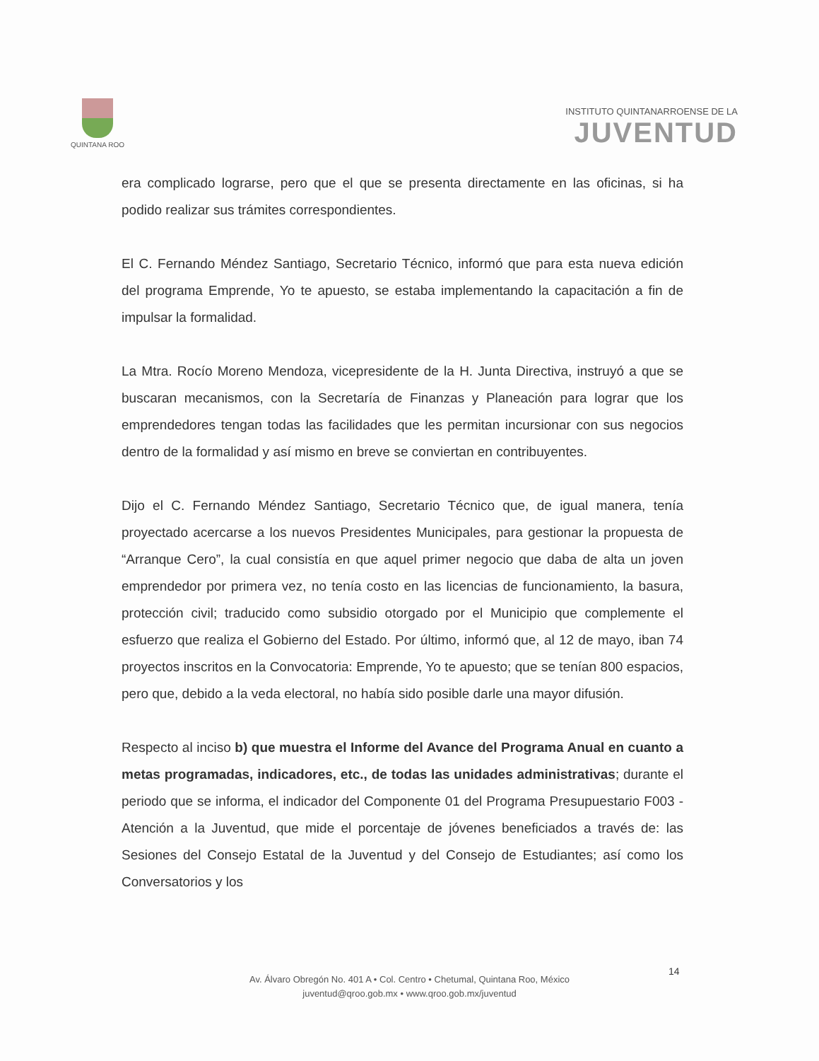QUINTANA ROO
INSTITUTO QUINTANARROENSE DE LA
JUVENTUD
era complicado lograrse, pero que el que se presenta directamente en las oficinas, si ha podido realizar sus trámites correspondientes.
El C. Fernando Méndez Santiago, Secretario Técnico, informó que para esta nueva edición del programa Emprende, Yo te apuesto, se estaba implementando la capacitación a fin de impulsar la formalidad.
La Mtra. Rocío Moreno Mendoza, vicepresidente de la H. Junta Directiva, instruyó a que se buscaran mecanismos, con la Secretaría de Finanzas y Planeación para lograr que los emprendedores tengan todas las facilidades que les permitan incursionar con sus negocios dentro de la formalidad y así mismo en breve se conviertan en contribuyentes.
Dijo el C. Fernando Méndez Santiago, Secretario Técnico que, de igual manera, tenía proyectado acercarse a los nuevos Presidentes Municipales, para gestionar la propuesta de “Arranque Cero”, la cual consistía en que aquel primer negocio que daba de alta un joven emprendedor por primera vez, no tenía costo en las licencias de funcionamiento, la basura, protección civil; traducido como subsidio otorgado por el Municipio que complemente el esfuerzo que realiza el Gobierno del Estado. Por último, informó que, al 12 de mayo, iban 74 proyectos inscritos en la Convocatoria: Emprende, Yo te apuesto; que se tenían 800 espacios, pero que, debido a la veda electoral, no había sido posible darle una mayor difusión.
Respecto al inciso b) que muestra el Informe del Avance del Programa Anual en cuanto a metas programadas, indicadores, etc., de todas las unidades administrativas; durante el periodo que se informa, el indicador del Componente 01 del Programa Presupuestario F003 - Atención a la Juventud, que mide el porcentaje de jóvenes beneficiados a través de: las Sesiones del Consejo Estatal de la Juventud y del Consejo de Estudiantes; así como los Conversatorios y los
14
Av. Álvaro Obregón No. 401 A • Col. Centro • Chetumal, Quintana Roo, México
juventud@qroo.gob.mx • www.qroo.gob.mx/juventud